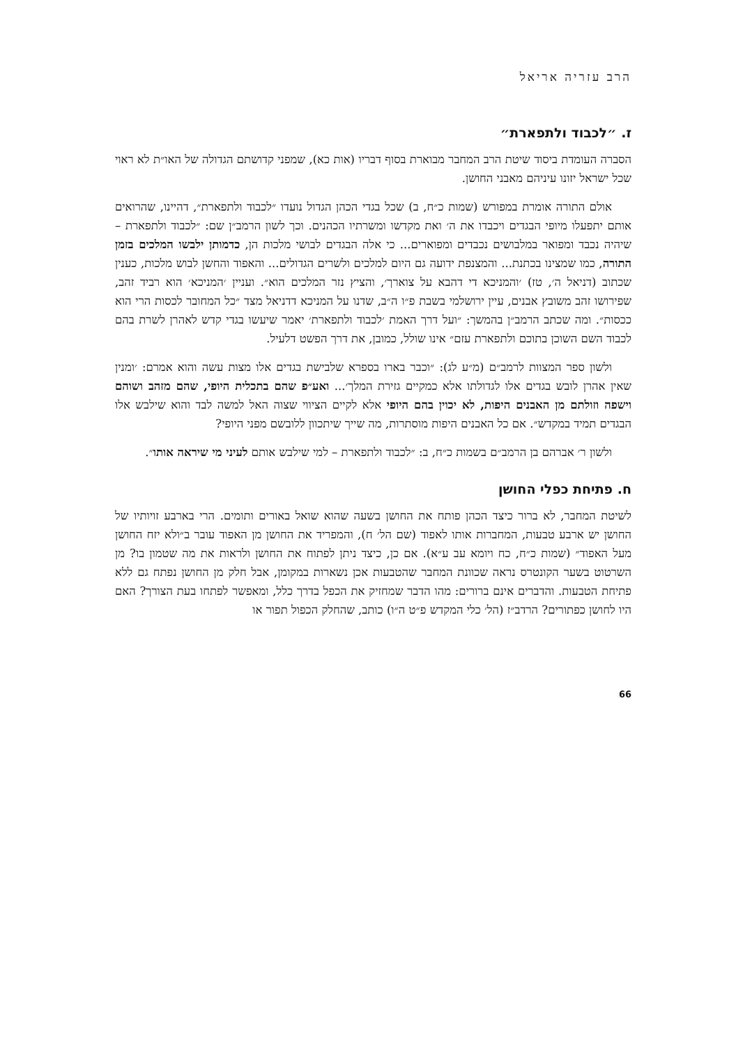הרב עזריה אריאל
ז. ״לכבוד ולתפארת״
הסברה העומדת ביסוד שיטת הרב המחבר מבוארת בסוף דבריו (אות כא), שמפני קדושתם הגדולה של האו״ת לא ראוי שכל ישראל יזונו עיניהם מאבני החושן.
אולם התורה אומרת במפורש (שמות כ״ח, ב) שכל בגדי הכהן הגדול נועדו ״לכבוד ולתפארת״, דהיינו, שהרואים אותם יתפעלו מיופי הבגדים ויכבדו את ה׳ ואת מקדשו ומשרתיו הכהנים. וכך לשון הרמב״ן שם: ״לכבוד ולתפארת – שיהיה נכבד ומפואר במלבושים נכבדים ומפוארים... כי אלה הבגדים לבושי מלכות הן, כדמותן ילבשו המלכים בזמן התורה, כמו שמצינו בכתנת... והמצנפת ידועה גם היום למלכים ולשרים הגדולים... והאפוד והחשן לבוש מלכות, כענין שכתוב (דניאל ה׳, טז) ׳והמניכא די דהבא על צוארך׳, והציץ נזר המלכים הוא״. ועניין ׳המניכא׳ הוא רביד זהב, שפירושו זהב משובץ אבנים, עיין ירושלמי בשבת פ״ו ה״ב, שדנו על המניכא דדניאל מצד ״כל המחובר לכסות הרי הוא ככסות״. ומה שכתב הרמב״ן בהמשך: ״ועל דרך האמת ׳לכבוד ולתפארת׳ יאמר שיעשו בגדי קדש לאהרן לשרת בהם לכבוד השם השוכן בתוכם ולתפארת עזם״ אינו שולל, כמובן, את דרך הפשט דלעיל.
ולשון ספר המצוות לרמב״ם (מ״ע לג): ״וכבר בארו בספרא שלבישת בגדים אלו מצות עשה והוא אמרם: ׳ומנין שאין אהרן לובש בגדים אלו לגדולתו אלא כמקיים גזירת המלך׳... ואע״פ שהם בתכלית היופי, שהם מזהב ושוהם וישפה וזולתם מן האבנים היפות, לא יכוין בהם היופי אלא לקיים הציווי שצוה האל למשה לבד והוא שילבש אלו הבגדים תמיד במקדש״. אם כל האבנים היפות מוסתרות, מה שייך שיתכוון ללובשם מפני היופי?
ולשון ר׳ אברהם בן הרמב״ם בשמות כ״ח, ב: ״לכבוד ולתפארת – למי שילבש אותם לעיני מי שיראה אותו״.
ח. פתיחת כפלי החושן
לשיטת המחבר, לא ברור כיצד הכהן פותח את החושן בשעה שהוא שואל באורים ותומים. הרי בארבע זויותיו של החושן יש ארבע טבעות, המחברות אותו לאפוד (שם הל׳ ח), והמפריד את החושן מן האפוד עובר ב״ולא יזח החושן מעל האפוד״ (שמות כ״ח, כח ויומא עב ע״א). אם כן, כיצד ניתן לפתוח את החושן ולראות את מה שטמון בו? מן השרטוט בשער הקונטרס נראה שכוונת המחבר שהטבעות אכן נשארות במקומן, אבל חלק מן החושן נפתח גם ללא פתיחת הטבעות. והדברים אינם ברורים: מהו הדבר שמחזיק את הכפל בדרך כלל, ומאפשר לפתחו בעת הצורך? האם היו לחושן כפתורים? הרדב״ז (הל׳ כלי המקדש פ״ט ה״ו) כותב, שהחלק הכפול תפור או
66